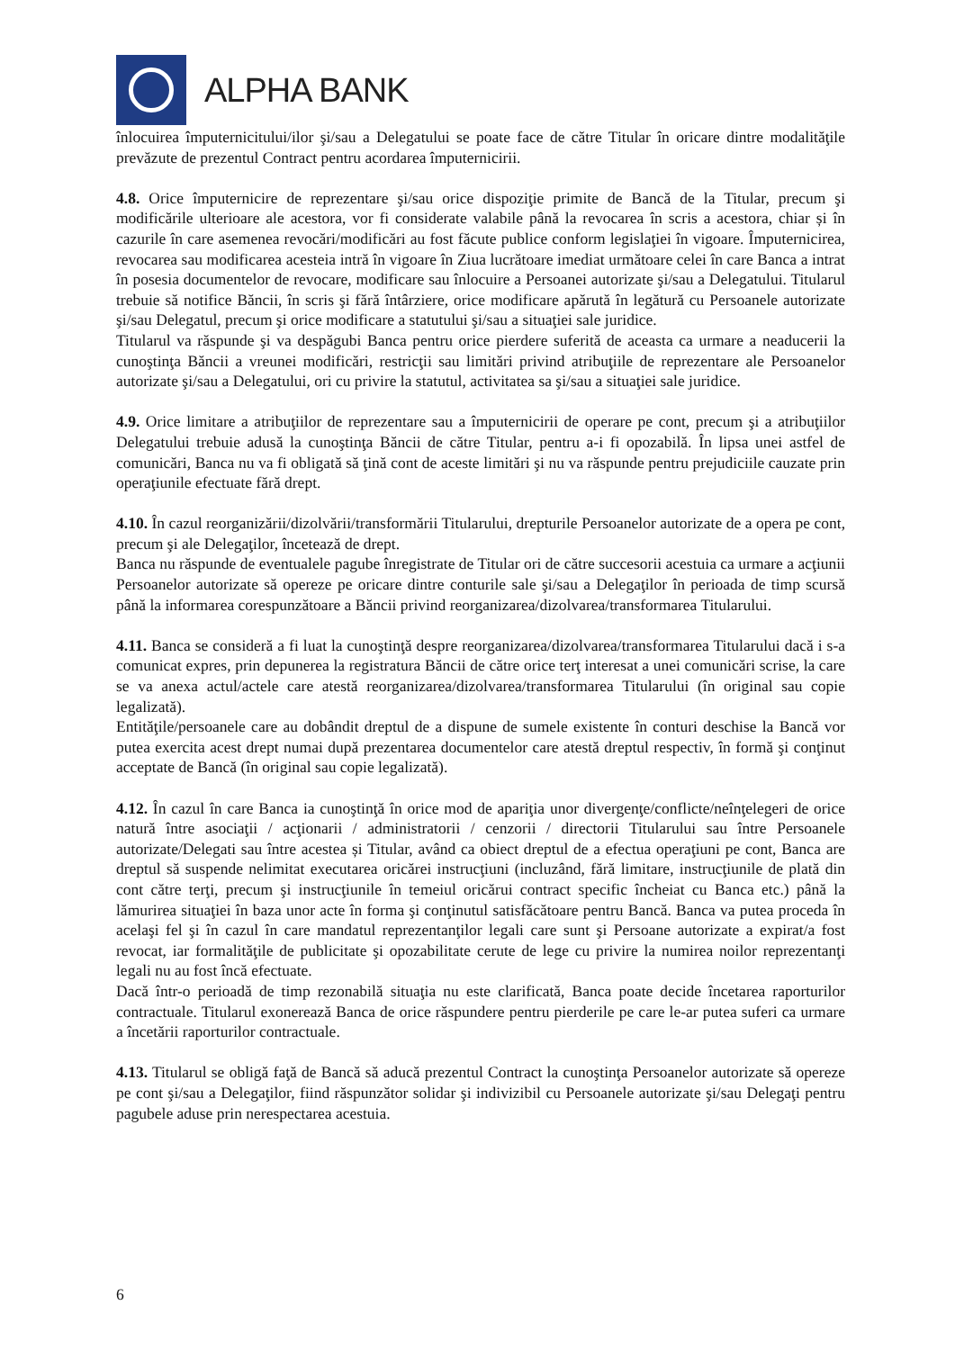ALPHA BANK
înlocuirea împuternicitului/ilor şi/sau a Delegatului se poate face de către Titular în oricare dintre modalităţile prevăzute de prezentul Contract pentru acordarea împuternicirii.
4.8. Orice împuternicire de reprezentare şi/sau orice dispoziţie primite de Bancă de la Titular, precum şi modificările ulterioare ale acestora, vor fi considerate valabile până la revocarea în scris a acestora, chiar și în cazurile în care asemenea revocări/modificări au fost făcute publice conform legislaţiei în vigoare. Împuternicirea, revocarea sau modificarea acesteia intră în vigoare în Ziua lucrătoare imediat următoare celei în care Banca a intrat în posesia documentelor de revocare, modificare sau înlocuire a Persoanei autorizate şi/sau a Delegatului. Titularul trebuie să notifice Băncii, în scris şi fără întârziere, orice modificare apărută în legătură cu Persoanele autorizate şi/sau Delegatul, precum şi orice modificare a statutului şi/sau a situaţiei sale juridice.
Titularul va răspunde şi va despăgubi Banca pentru orice pierdere suferită de aceasta ca urmare a neaducerii la cunoştinţa Băncii a vreunei modificări, restricţii sau limitări privind atribuţiile de reprezentare ale Persoanelor autorizate şi/sau a Delegatului, ori cu privire la statutul, activitatea sa şi/sau a situaţiei sale juridice.
4.9. Orice limitare a atribuţiilor de reprezentare sau a împuternicirii de operare pe cont, precum şi a atribuţiilor Delegatului trebuie adusă la cunoştinţa Băncii de către Titular, pentru a-i fi opozabilă. În lipsa unei astfel de comunicări, Banca nu va fi obligată să ţină cont de aceste limitări şi nu va răspunde pentru prejudiciile cauzate prin operaţiunile efectuate fără drept.
4.10. În cazul reorganizării/dizolvării/transformării Titularului, drepturile Persoanelor autorizate de a opera pe cont, precum şi ale Delegaţilor, încetează de drept.
Banca nu răspunde de eventualele pagube înregistrate de Titular ori de către succesorii acestuia ca urmare a acţiunii Persoanelor autorizate să opereze pe oricare dintre conturile sale şi/sau a Delegaţilor în perioada de timp scursă până la informarea corespunzătoare a Băncii privind reorganizarea/dizolvarea/transformarea Titularului.
4.11. Banca se consideră a fi luat la cunoştinţă despre reorganizarea/dizolvarea/transformarea Titularului dacă i s-a comunicat expres, prin depunerea la registratura Băncii de către orice terţ interesat a unei comunicări scrise, la care se va anexa actul/actele care atestă reorganizarea/dizolvarea/transformarea Titularului (în original sau copie legalizată).
Entităţile/persoanele care au dobândit dreptul de a dispune de sumele existente în conturi deschise la Bancă vor putea exercita acest drept numai după prezentarea documentelor care atestă dreptul respectiv, în formă şi conţinut acceptate de Bancă (în original sau copie legalizată).
4.12. În cazul în care Banca ia cunoştinţă în orice mod de apariţia unor divergenţe/conflicte/neînţelegeri de orice natură între asociaţii / acţionarii / administratorii / cenzorii / directorii Titularului sau între Persoanele autorizate/Delegati sau între acestea și Titular, având ca obiect dreptul de a efectua operaţiuni pe cont, Banca are dreptul să suspende nelimitat executarea oricărei instrucţiuni (incluzând, fără limitare, instrucţiunile de plată din cont către terţi, precum şi instrucţiunile în temeiul oricărui contract specific încheiat cu Banca etc.) până la lămurirea situaţiei în baza unor acte în forma şi conţinutul satisfăcătoare pentru Bancă. Banca va putea proceda în acelaşi fel şi în cazul în care mandatul reprezentanţilor legali care sunt şi Persoane autorizate a expirat/a fost revocat, iar formalităţile de publicitate şi opozabilitate cerute de lege cu privire la numirea noilor reprezentanţi legali nu au fost încă efectuate.
Dacă într-o perioadă de timp rezonabilă situaţia nu este clarificată, Banca poate decide încetarea raporturilor contractuale. Titularul exonerează Banca de orice răspundere pentru pierderile pe care le-ar putea suferi ca urmare a încetării raporturilor contractuale.
4.13. Titularul se obligă faţă de Bancă să aducă prezentul Contract la cunoştinţa Persoanelor autorizate să opereze pe cont şi/sau a Delegaţilor, fiind răspunzător solidar şi indivizibil cu Persoanele autorizate şi/sau Delegaţi pentru pagubele aduse prin nerespectarea acestuia.
6